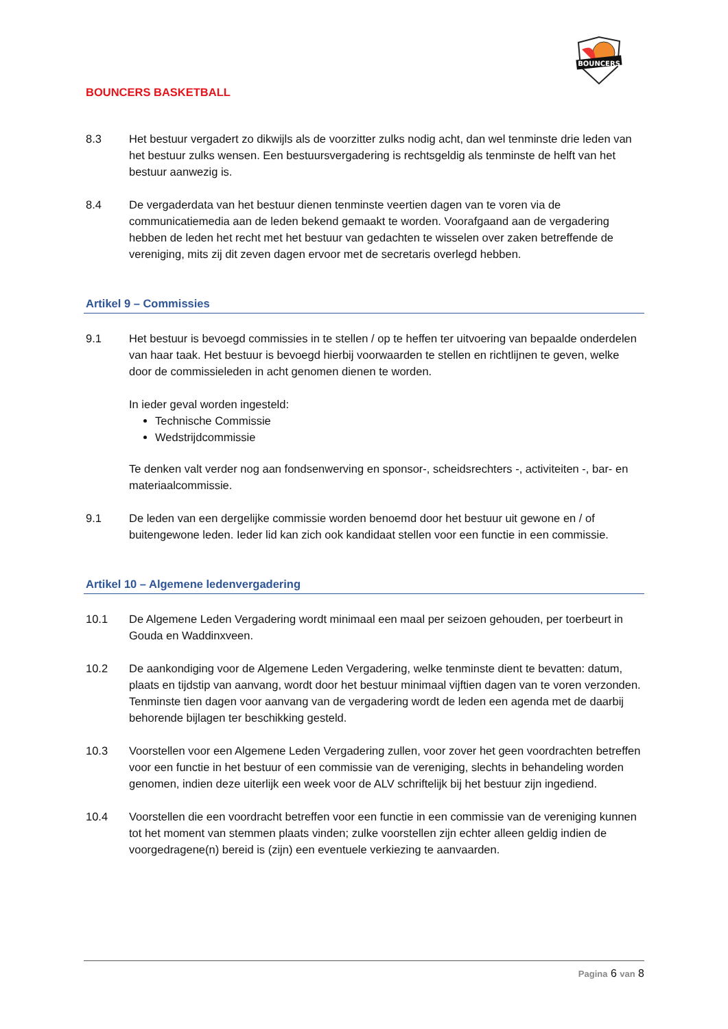BOUNCERS BASKETBALL
BOUNCERS
8.3 Het bestuur vergadert zo dikwijls als de voorzitter zulks nodig acht, dan wel tenminste drie leden van het bestuur zulks wensen. Een bestuursvergadering is rechtsgeldig als tenminste de helft van het bestuur aanwezig is.
8.4 De vergaderdata van het bestuur dienen tenminste veertien dagen van te voren via de communicatiemedia aan de leden bekend gemaakt te worden. Voorafgaand aan de vergadering hebben de leden het recht met het bestuur van gedachten te wisselen over zaken betreffende de vereniging, mits zij dit zeven dagen ervoor met de secretaris overlegd hebben.
Artikel 9 – Commissies
9.1 Het bestuur is bevoegd commissies in te stellen / op te heffen ter uitvoering van bepaalde onderdelen van haar taak. Het bestuur is bevoegd hierbij voorwaarden te stellen en richtlijnen te geven, welke door de commissieleden in acht genomen dienen te worden.
In ieder geval worden ingesteld:
Technische Commissie
Wedstrijdcommissie
Te denken valt verder nog aan fondsenwerving en sponsor-, scheidsrechters -, activiteiten -, bar- en materiaalcommissie.
9.1 De leden van een dergelijke commissie worden benoemd door het bestuur uit gewone en / of buitengewone leden. Ieder lid kan zich ook kandidaat stellen voor een functie in een commissie.
Artikel 10 – Algemene ledenvergadering
10.1 De Algemene Leden Vergadering wordt minimaal een maal per seizoen gehouden, per toerbeurt in Gouda en Waddinxveen.
10.2 De aankondiging voor de Algemene Leden Vergadering, welke tenminste dient te bevatten: datum, plaats en tijdstip van aanvang, wordt door het bestuur minimaal vijftien dagen van te voren verzonden. Tenminste tien dagen voor aanvang van de vergadering wordt de leden een agenda met de daarbij behorende bijlagen ter beschikking gesteld.
10.3 Voorstellen voor een Algemene Leden Vergadering zullen, voor zover het geen voordrachten betreffen voor een functie in het bestuur of een commissie van de vereniging, slechts in behandeling worden genomen, indien deze uiterlijk een week voor de ALV schriftelijk bij het bestuur zijn ingediend.
10.4 Voorstellen die een voordracht betreffen voor een functie in een commissie van de vereniging kunnen tot het moment van stemmen plaats vinden; zulke voorstellen zijn echter alleen geldig indien de voorgedragene(n) bereid is (zijn) een eventuele verkiezing te aanvaarden.
Pagina 6 van 8